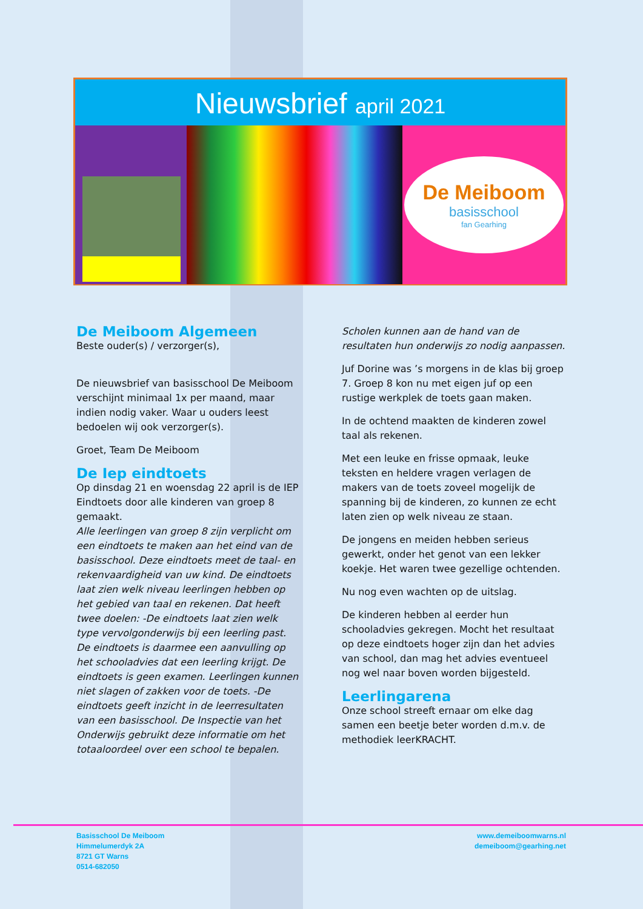Nieuwsbrief april 2021
De Meiboom
basisschool
fan Gearhing
De Meiboom Algemeen
Beste ouder(s) / verzorger(s),
De nieuwsbrief van basisschool De Meiboom verschijnt minimaal 1x per maand, maar indien nodig vaker. Waar u ouders leest bedoelen wij ook verzorger(s).
Groet, Team De Meiboom
De Iep eindtoets
Op dinsdag 21 en woensdag 22 april is de IEP Eindtoets door alle kinderen van groep 8 gemaakt.
Alle leerlingen van groep 8 zijn verplicht om een eindtoets te maken aan het eind van de basisschool. Deze eindtoets meet de taal- en rekenvaardigheid van uw kind. De eindtoets laat zien welk niveau leerlingen hebben op het gebied van taal en rekenen. Dat heeft twee doelen: -De eindtoets laat zien welk type vervolgonderwijs bij een leerling past. De eindtoets is daarmee een aanvulling op het schooladvies dat een leerling krijgt. De eindtoets is geen examen. Leerlingen kunnen niet slagen of zakken voor de toets. -De eindtoets geeft inzicht in de leerresultaten van een basisschool. De Inspectie van het Onderwijs gebruikt deze informatie om het totaaloordeel over een school te bepalen.
Scholen kunnen aan de hand van de resultaten hun onderwijs zo nodig aanpassen.
Juf Dorine was ’s morgens in de klas bij groep 7. Groep 8 kon nu met eigen juf op een rustige werkplek de toets gaan maken.
In de ochtend maakten de kinderen zowel taal als rekenen.
Met een leuke en frisse opmaak, leuke teksten en heldere vragen verlagen de makers van de toets zoveel mogelijk de spanning bij de kinderen, zo kunnen ze echt laten zien op welk niveau ze staan.
De jongens en meiden hebben serieus gewerkt, onder het genot van een lekker koekje. Het waren twee gezellige ochtenden.
Nu nog even wachten op de uitslag.
De kinderen hebben al eerder hun schooladvies gekregen. Mocht het resultaat op deze eindtoets hoger zijn dan het advies van school, dan mag het advies eventueel nog wel naar boven worden bijgesteld.
Leerlingarena
Onze school streeft ernaar om elke dag samen een beetje beter worden d.m.v. de methodiek leerKRACHT.
Basisschool De Meiboom
Himmelumerdyk 2A
8721 GT Warns
0514-682050
www.demeiboomwarns.nl
demeiboom@gearhing.net